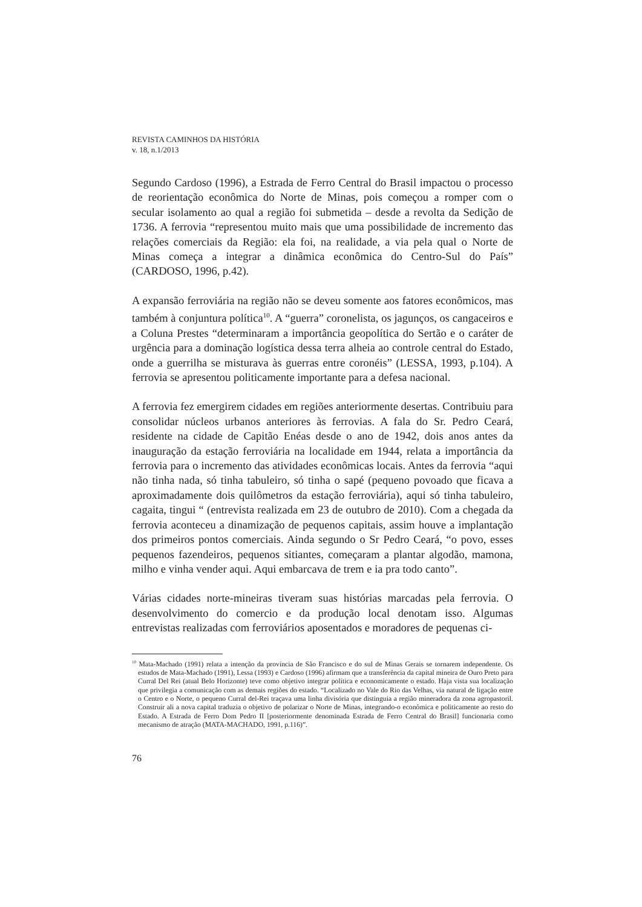REVISTA CAMINHOS DA HISTÓRIA
v. 18, n.1/2013
Segundo Cardoso (1996), a Estrada de Ferro Central do Brasil impactou o processo de reorientação econômica do Norte de Minas, pois começou a romper com o secular isolamento ao qual a região foi submetida – desde a revolta da Sedição de 1736. A ferrovia “representou muito mais que uma possibilidade de incremento das relações comerciais da Região: ela foi, na realidade, a via pela qual o Norte de Minas começa a integrar a dinâmica econômica do Centro-Sul do País” (CARDOSO, 1996, p.42).
A expansão ferroviária na região não se deveu somente aos fatores econômicos, mas também à conjuntura política<sup>10</sup>. A “guerra” coronelista, os jagunços, os cangaceiros e a Coluna Prestes “determinaram a importância geopolítica do Sertão e o caráter de urgência para a dominação logística dessa terra alheia ao controle central do Estado, onde a guerrilha se misturava às guerras entre coronéis” (LESSA, 1993, p.104). A ferrovia se apresentou politicamente importante para a defesa nacional.
A ferrovia fez emergirem cidades em regiões anteriormente desertas. Contribuiu para consolidar núcleos urbanos anteriores às ferrovias. A fala do Sr. Pedro Ceará, residente na cidade de Capitão Enéas desde o ano de 1942, dois anos antes da inauguração da estação ferroviária na localidade em 1944, relata a importância da ferrovia para o incremento das atividades econômicas locais. Antes da ferrovia “aqui não tinha nada, só tinha tabuleiro, só tinha o sapé (pequeno povoado que ficava a aproximadamente dois quilômetros da estação ferroviária), aqui só tinha tabuleiro, cagaita, tingui “ (entrevista realizada em 23 de outubro de 2010). Com a chegada da ferrovia aconteceu a dinamização de pequenos capitais, assim houve a implantação dos primeiros pontos comerciais. Ainda segundo o Sr Pedro Ceará, “o povo, esses pequenos fazendeiros, pequenos sitiantes, começaram a plantar algodão, mamona, milho e vinha vender aqui. Aqui embarcava de trem e ia pra todo canto”.
Várias cidades norte-mineiras tiveram suas histórias marcadas pela ferrovia. O desenvolvimento do comercio e da produção local denotam isso. Algumas entrevistas realizadas com ferroviários aposentados e moradores de pequenas ci-
<sup>10</sup> Mata-Machado (1991) relata a intenção da província de São Francisco e do sul de Minas Gerais se tornarem independente. Os estudos de Mata-Machado (1991), Lessa (1993) e Cardoso (1996) afirmam que a transferência da capital mineira de Ouro Preto para Curral Del Rei (atual Belo Horizonte) teve como objetivo integrar política e economicamente o estado. Haja vista sua localização que privilegia a comunicação com as demais regiões do estado. “Localizado no Vale do Rio das Velhas, via natural de ligação entre o Centro e o Norte, o pequeno Curral del-Rei traçava uma linha divisória que distinguia a região mineradora da zona agropastoril. Construir ali a nova capital traduzia o objetivo de polarizar o Norte de Minas, integrando-o econômica e politicamente ao resto do Estado. A Estrada de Ferro Dom Pedro II [posteriormente denominada Estrada de Ferro Central do Brasil] funcionaria como mecanismo de atração (MATA-MACHADO, 1991, p.116)”.
76